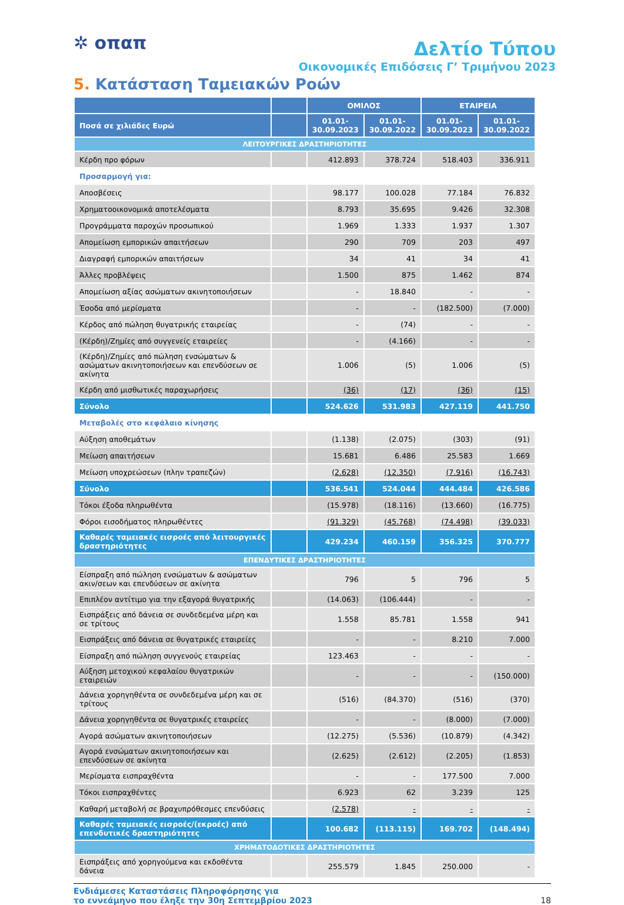✲ οπαπ
Δελτίο Τύπου
Οικονομικές Επιδόσεις Γ’ Τριμήνου 2023
5. Κατάσταση Ταμειακών Ροών
| | | ΟΜΙΛΟΣ | | ΕΤΑΙΡΕΙΑ | |
| --- | --- | --- | --- | --- | --- |
| Ποσά σε χιλιάδες Ευρώ | | 01.01- 30.09.2023 | 01.01- 30.09.2022 | 01.01- 30.09.2023 | 01.01- 30.09.2022 |
| ΛΕΙΤΟΥΡΓΙΚΕΣ ΔΡΑΣΤΗΡΙΟΤΗΤΕΣ | | | | | |
| Κέρδη προ φόρων | | 412.893 | 378.724 | 518.403 | 336.911 |
| Προσαρμογή για: | | | | | |
| Αποσβέσεις | | 98.177 | 100.028 | 77.184 | 76.832 |
| Χρηματοοικονομικά αποτελέσματα | | 8.793 | 35.695 | 9.426 | 32.308 |
| Προγράμματα παροχών προσωπικού | | 1.969 | 1.333 | 1.937 | 1.307 |
| Απομείωση εμπορικών απαιτήσεων | | 290 | 709 | 203 | 497 |
| Διαγραφή εμπορικών απαιτήσεων | | 34 | 41 | 34 | 41 |
| Άλλες προβλέψεις | | 1.500 | 875 | 1.462 | 874 |
| Απομείωση αξίας ασώματων ακινητοποιήσεων | | - | 18.840 | - | - |
| Έσοδα από μερίσματα | | - | - | (182.500) | (7.000) |
| Κέρδος από πώληση θυγατρικής εταιρείας | | - | (74) | - | - |
| (Κέρδη)/Ζημίες από συγγενείς εταιρείες | | - | (4.166) | - | - |
| (Κέρδη)/Ζημίες από πώληση ενσώματων & ασώματων ακινητοποιήσεων και επενδύσεων σε ακίνητα | | 1.006 | (5) | 1.006 | (5) |
| Κέρδη από μισθωτικές παραχωρήσεις | | (36) | (17) | (36) | (15) |
| Σύνολο | | 524.626 | 531.983 | 427.119 | 441.750 |
| Μεταβολές στο κεφάλαιο κίνησης | | | | | |
| Αύξηση αποθεμάτων | | (1.138) | (2.075) | (303) | (91) |
| Μείωση απαιτήσεων | | 15.681 | 6.486 | 25.583 | 1.669 |
| Μείωση υποχρεώσεων (πλην τραπεζών) | | (2.628) | (12.350) | (7.916) | (16.743) |
| Σύνολο | | 536.541 | 524.044 | 444.484 | 426.586 |
| Τόκοι έξοδα πληρωθέντα | | (15.978) | (18.116) | (13.660) | (16.775) |
| Φόροι εισοδήματος πληρωθέντες | | (91.329) | (45.768) | (74.498) | (39.033) |
| Καθαρές ταμειακές εισροές από λειτουργικές δραστηριότητες | | 429.234 | 460.159 | 356.325 | 370.777 |
| ΕΠΕΝΔΥΤΙΚΕΣ ΔΡΑΣΤΗΡΙΟΤΗΤΕΣ | | | | | |
| Είσπραξη από πώληση ενσώματων & ασώματων ακιν/σεων και επενδύσεων σε ακίνητα | | 796 | 5 | 796 | 5 |
| Επιπλέον αντίτιμο για την εξαγορά θυγατρικής | | (14.063) | (106.444) | - | - |
| Εισπράξεις από δάνεια σε συνδεδεμένα μέρη και σε τρίτους | | 1.558 | 85.781 | 1.558 | 941 |
| Εισπράξεις από δάνεια σε θυγατρικές εταιρείες | | - | - | 8.210 | 7.000 |
| Είσπραξη από πώληση συγγενούς εταιρείας | | 123.463 | - | - | - |
| Αύξηση μετοχικού κεφαλαίου θυγατρικών εταιρειών | | - | - | - | (150.000) |
| Δάνεια χορηγηθέντα σε συνδεδεμένα μέρη και σε τρίτους | | (516) | (84.370) | (516) | (370) |
| Δάνεια χορηγηθέντα σε θυγατρικές εταιρείες | | - | - | (8.000) | (7.000) |
| Αγορά ασώματων ακινητοποιήσεων | | (12.275) | (5.536) | (10.879) | (4.342) |
| Αγορά ενσώματων ακινητοποιήσεων και επενδύσεων σε ακίνητα | | (2.625) | (2.612) | (2.205) | (1.853) |
| Μερίσματα εισπραχθέντα | | - | - | 177.500 | 7.000 |
| Τόκοι εισπραχθέντες | | 6.923 | 62 | 3.239 | 125 |
| Καθαρή μεταβολή σε βραχυπρόθεσμες επενδύσεις | | (2.578) | - | - | - |
| Καθαρές ταμειακές εισροές/(εκροές) από επενδυτικές δραστηριότητες | | 100.682 | (113.115) | 169.702 | (148.494) |
| ΧΡΗΜΑΤΟΔΟΤΙΚΕΣ ΔΡΑΣΤΗΡΙΟΤΗΤΕΣ | | | | | |
| Εισπράξεις από χορηγούμενα και εκδοθέντα δάνεια | | 255.579 | 1.845 | 250.000 | - |
Ενδιάμεσες Καταστάσεις Πληροφόρησης για
το εννεάμηνο που έληξε την 30η Σεπτεμβρίου 2023
18